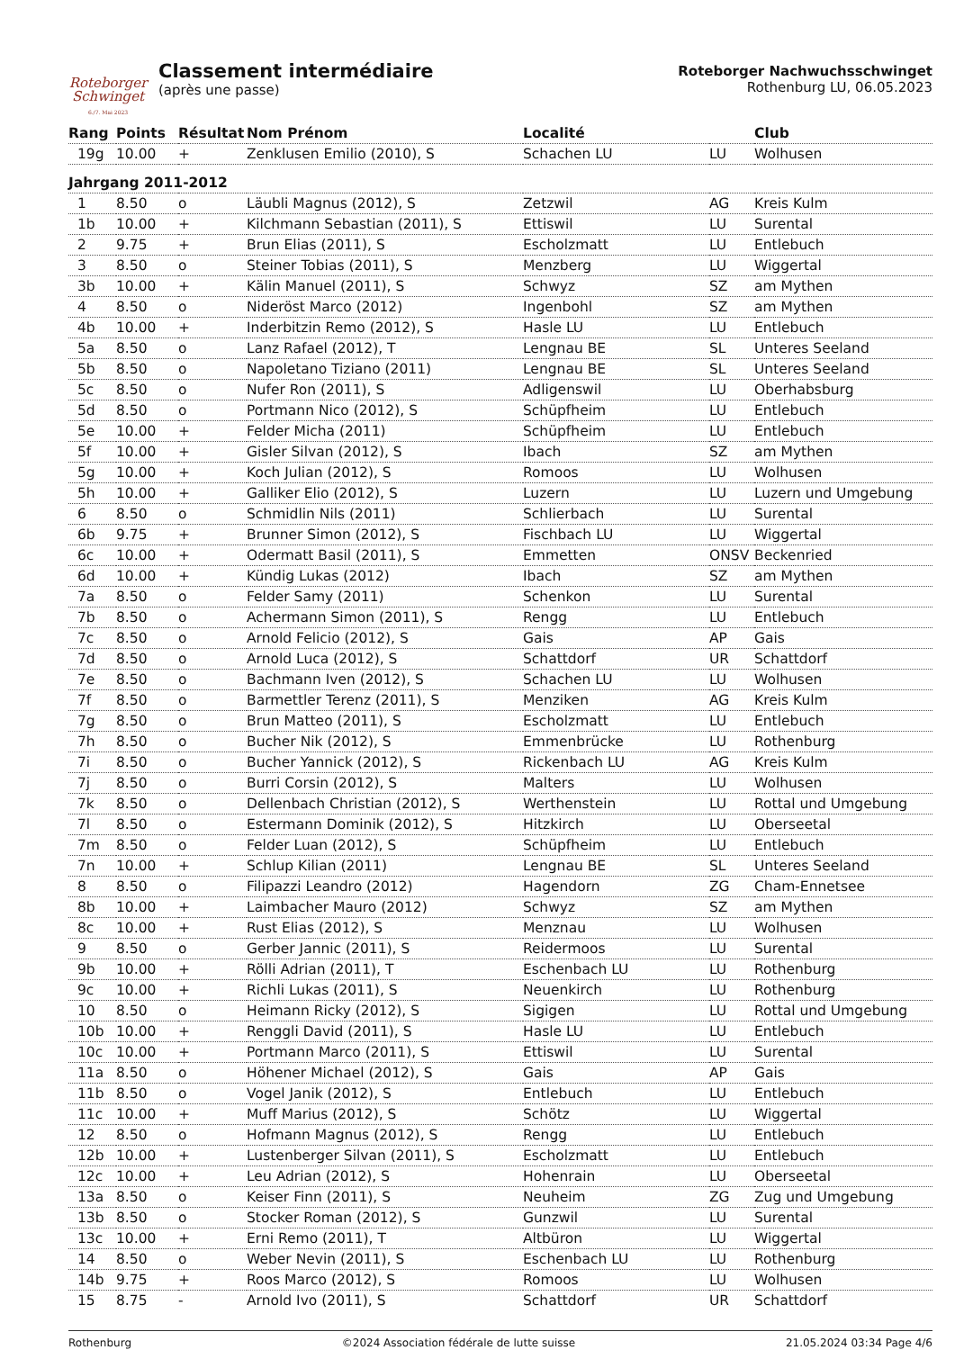Roteborger
Schwinget
6./7. Mai 2023
Classement intermédiaire
(après une passe)
Roteborger Nachwuchsschwinget
Rothenburg LU, 06.05.2023
| Rang | Points | Résultat | Nom Prénom | Localité | | Club |
| --- | --- | --- | --- | --- | --- | --- |
| 19g | 10.00 | + | Zenklusen Emilio (2010), S | Schachen LU | LU | Wolhusen |
| Jahrgang 2011-2012 | | | | | | |
| 1 | 8.50 | o | Läubli Magnus (2012), S | Zetzwil | AG | Kreis Kulm |
| 1b | 10.00 | + | Kilchmann Sebastian (2011), S | Ettiswil | LU | Surental |
| 2 | 9.75 | + | Brun Elias (2011), S | Escholzmatt | LU | Entlebuch |
| 3 | 8.50 | o | Steiner Tobias (2011), S | Menzberg | LU | Wiggertal |
| 3b | 10.00 | + | Kälin Manuel (2011), S | Schwyz | SZ | am Mythen |
| 4 | 8.50 | o | Nideröst Marco (2012) | Ingenbohl | SZ | am Mythen |
| 4b | 10.00 | + | Inderbitzin Remo (2012), S | Hasle LU | LU | Entlebuch |
| 5a | 8.50 | o | Lanz Rafael (2012), T | Lengnau BE | SL | Unteres Seeland |
| 5b | 8.50 | o | Napoletano Tiziano (2011) | Lengnau BE | SL | Unteres Seeland |
| 5c | 8.50 | o | Nufer Ron (2011), S | Adligenswil | LU | Oberhabsburg |
| 5d | 8.50 | o | Portmann Nico (2012), S | Schüpfheim | LU | Entlebuch |
| 5e | 10.00 | + | Felder Micha (2011) | Schüpfheim | LU | Entlebuch |
| 5f | 10.00 | + | Gisler Silvan (2012), S | Ibach | SZ | am Mythen |
| 5g | 10.00 | + | Koch Julian (2012), S | Romoos | LU | Wolhusen |
| 5h | 10.00 | + | Galliker Elio (2012), S | Luzern | LU | Luzern und Umgebung |
| 6 | 8.50 | o | Schmidlin Nils (2011) | Schlierbach | LU | Surental |
| 6b | 9.75 | + | Brunner Simon (2012), S | Fischbach LU | LU | Wiggertal |
| 6c | 10.00 | + | Odermatt Basil (2011), S | Emmetten | ONSV | Beckenried |
| 6d | 10.00 | + | Kündig Lukas (2012) | Ibach | SZ | am Mythen |
| 7a | 8.50 | o | Felder Samy (2011) | Schenkon | LU | Surental |
| 7b | 8.50 | o | Achermann Simon (2011), S | Rengg | LU | Entlebuch |
| 7c | 8.50 | o | Arnold Felicio (2012), S | Gais | AP | Gais |
| 7d | 8.50 | o | Arnold Luca (2012), S | Schattdorf | UR | Schattdorf |
| 7e | 8.50 | o | Bachmann Iven (2012), S | Schachen LU | LU | Wolhusen |
| 7f | 8.50 | o | Barmettler Terenz (2011), S | Menziken | AG | Kreis Kulm |
| 7g | 8.50 | o | Brun Matteo (2011), S | Escholzmatt | LU | Entlebuch |
| 7h | 8.50 | o | Bucher Nik (2012), S | Emmenbrücke | LU | Rothenburg |
| 7i | 8.50 | o | Bucher Yannick (2012), S | Rickenbach LU | AG | Kreis Kulm |
| 7j | 8.50 | o | Burri Corsin (2012), S | Malters | LU | Wolhusen |
| 7k | 8.50 | o | Dellenbach Christian (2012), S | Werthenstein | LU | Rottal und Umgebung |
| 7l | 8.50 | o | Estermann Dominik (2012), S | Hitzkirch | LU | Oberseetal |
| 7m | 8.50 | o | Felder Luan (2012), S | Schüpfheim | LU | Entlebuch |
| 7n | 10.00 | + | Schlup Kilian (2011) | Lengnau BE | SL | Unteres Seeland |
| 8 | 8.50 | o | Filipazzi Leandro (2012) | Hagendorn | ZG | Cham-Ennetsee |
| 8b | 10.00 | + | Laimbacher Mauro (2012) | Schwyz | SZ | am Mythen |
| 8c | 10.00 | + | Rust Elias (2012), S | Menznau | LU | Wolhusen |
| 9 | 8.50 | o | Gerber Jannic (2011), S | Reidermoos | LU | Surental |
| 9b | 10.00 | + | Rölli Adrian (2011), T | Eschenbach LU | LU | Rothenburg |
| 9c | 10.00 | + | Richli Lukas (2011), S | Neuenkirch | LU | Rothenburg |
| 10 | 8.50 | o | Heimann Ricky (2012), S | Sigigen | LU | Rottal und Umgebung |
| 10b | 10.00 | + | Renggli David (2011), S | Hasle LU | LU | Entlebuch |
| 10c | 10.00 | + | Portmann Marco (2011), S | Ettiswil | LU | Surental |
| 11a | 8.50 | o | Höhener Michael (2012), S | Gais | AP | Gais |
| 11b | 8.50 | o | Vogel Janik (2012), S | Entlebuch | LU | Entlebuch |
| 11c | 10.00 | + | Muff Marius (2012), S | Schötz | LU | Wiggertal |
| 12 | 8.50 | o | Hofmann Magnus (2012), S | Rengg | LU | Entlebuch |
| 12b | 10.00 | + | Lustenberger Silvan (2011), S | Escholzmatt | LU | Entlebuch |
| 12c | 10.00 | + | Leu Adrian (2012), S | Hohenrain | LU | Oberseetal |
| 13a | 8.50 | o | Keiser Finn (2011), S | Neuheim | ZG | Zug und Umgebung |
| 13b | 8.50 | o | Stocker Roman (2012), S | Gunzwil | LU | Surental |
| 13c | 10.00 | + | Erni Remo (2011), T | Altbüron | LU | Wiggertal |
| 14 | 8.50 | o | Weber Nevin (2011), S | Eschenbach LU | LU | Rothenburg |
| 14b | 9.75 | + | Roos Marco (2012), S | Romoos | LU | Wolhusen |
| 15 | 8.75 | - | Arnold Ivo (2011), S | Schattdorf | UR | Schattdorf |
Rothenburg ©2024 Association fédérale de lutte suisse 21.05.2024 03:34 Page 4/6